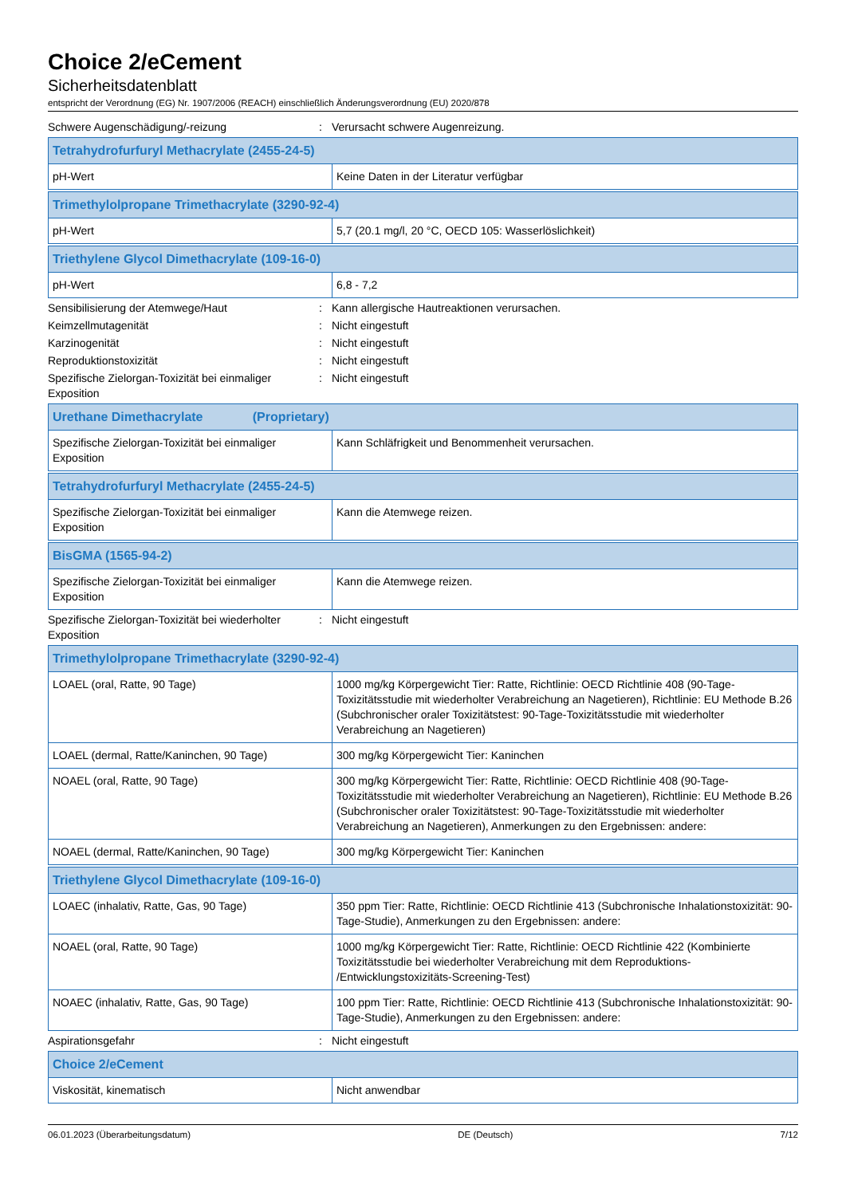Choice 2/eCement
Sicherheitsdatenblatt
entspricht der Verordnung (EG) Nr. 1907/2006 (REACH) einschließlich Änderungsverordnung (EU) 2020/878
Schwere Augenschädigung/-reizung : Verursacht schwere Augenreizung.
| Tetrahydrofurfuryl Methacrylate (2455-24-5) | |
| --- | --- |
| pH-Wert | Keine Daten in der Literatur verfügbar |
| Trimethylolpropane Trimethacrylate (3290-92-4) | |
| --- | --- |
| pH-Wert | 5,7 (20.1 mg/l, 20 °C, OECD 105: Wasserlöslichkeit) |
| Triethylene Glycol Dimethacrylate (109-16-0) | |
| --- | --- |
| pH-Wert | 6,8 - 7,2 |
Sensibilisierung der Atemwege/Haut : Kann allergische Hautreaktionen verursachen.
Keimzellmutagenität : Nicht eingestuft
Karzinogenität : Nicht eingestuft
Reproduktionstoxizität : Nicht eingestuft
Spezifische Zielorgan-Toxizität bei einmaliger Exposition
: Nicht eingestuft
| Urethane Dimethacrylate (Proprietary) | |
| --- | --- |
| Spezifische Zielorgan-Toxizität bei einmaliger Exposition | Kann Schläfrigkeit und Benommenheit verursachen. |
| Tetrahydrofurfuryl Methacrylate (2455-24-5) | |
| --- | --- |
| Spezifische Zielorgan-Toxizität bei einmaliger Exposition | Kann die Atemwege reizen. |
| BisGMA (1565-94-2) | |
| --- | --- |
| Spezifische Zielorgan-Toxizität bei einmaliger Exposition | Kann die Atemwege reizen. |
Spezifische Zielorgan-Toxizität bei wiederholter Exposition
: Nicht eingestuft
| Trimethylolpropane Trimethacrylate (3290-92-4) | |
| --- | --- |
| LOAEL (oral, Ratte, 90 Tage) | 1000 mg/kg Körpergewicht Tier: Ratte, Richtlinie: OECD Richtlinie 408 (90-Tage-Toxizitätsstudie mit wiederholter Verabreichung an Nagetieren), Richtlinie: EU Methode B.26 (Subchronischer oraler Toxizitätstest: 90-Tage-Toxizitätsstudie mit wiederholter Verabreichung an Nagetieren) |
| LOAEL (dermal, Ratte/Kaninchen, 90 Tage) | 300 mg/kg Körpergewicht Tier: Kaninchen |
| NOAEL (oral, Ratte, 90 Tage) | 300 mg/kg Körpergewicht Tier: Ratte, Richtlinie: OECD Richtlinie 408 (90-Tage-Toxizitätsstudie mit wiederholter Verabreichung an Nagetieren), Richtlinie: EU Methode B.26 (Subchronischer oraler Toxizitätstest: 90-Tage-Toxizitätsstudie mit wiederholter Verabreichung an Nagetieren), Anmerkungen zu den Ergebnissen: andere: |
| NOAEL (dermal, Ratte/Kaninchen, 90 Tage) | 300 mg/kg Körpergewicht Tier: Kaninchen |
| Triethylene Glycol Dimethacrylate (109-16-0) | |
| --- | --- |
| LOAEC (inhalativ, Ratte, Gas, 90 Tage) | 350 ppm Tier: Ratte, Richtlinie: OECD Richtlinie 413 (Subchronische Inhalationstoxizität: 90-Tage-Studie), Anmerkungen zu den Ergebnissen: andere: |
| NOAEL (oral, Ratte, 90 Tage) | 1000 mg/kg Körpergewicht Tier: Ratte, Richtlinie: OECD Richtlinie 422 (Kombinierte Toxizitätsstudie bei wiederholter Verabreichung mit dem Reproduktions- /Entwicklungstoxizitäts-Screening-Test) |
| NOAEC (inhalativ, Ratte, Gas, 90 Tage) | 100 ppm Tier: Ratte, Richtlinie: OECD Richtlinie 413 (Subchronische Inhalationstoxizität: 90-Tage-Studie), Anmerkungen zu den Ergebnissen: andere: |
Aspirationsgefahr : Nicht eingestuft
| Choice 2/eCement | |
| --- | --- |
| Viskosität, kinematisch | Nicht anwendbar |
06.01.2023 (Überarbeitungsdatum) DE (Deutsch) 7/12